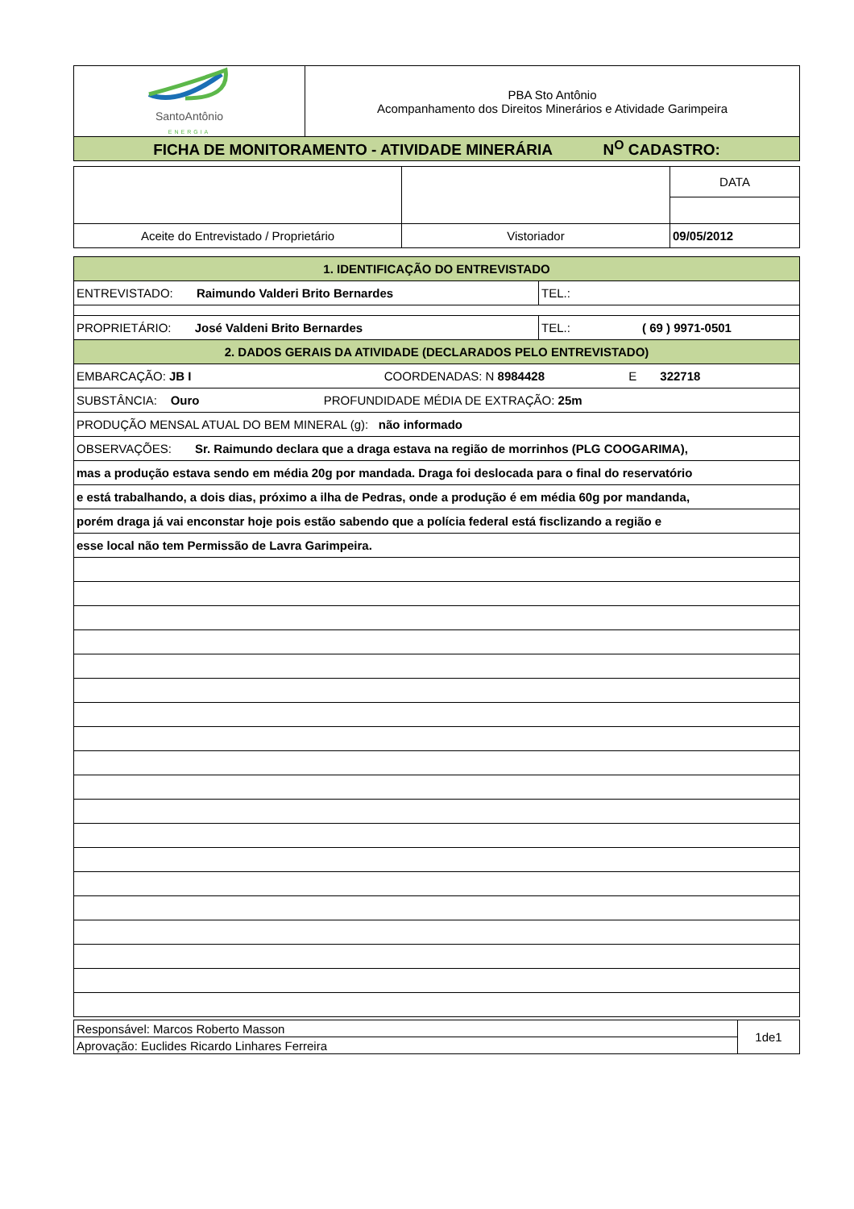| SantoAntônio ENERGIA | PBA Sto Antônio Acompanhamento dos Direitos Minerários e Atividade Garimpeira |
| FICHA DE MONITORAMENTO - ATIVIDADE MINERÁRIA N<sup>O</sup> CADASTRO: | |
| | | DATA |
| Aceite do Entrevistado / Proprietário | Vistoriador | 09/05/2012 |
| 1. IDENTIFICAÇÃO DO ENTREVISTADO | |
| ENTREVISTADO: Raimundo Valderi Brito Bernardes | TEL.: |
| PROPRIETÁRIO: José Valdeni Brito Bernardes | TEL.: ( 69 ) 9971-0501 |
| 2. DADOS GERAIS DA ATIVIDADE (DECLARADOS PELO ENTREVISTADO) | |
| EMBARCAÇÃO: JB I COORDENADAS: N 8984428 E 322718 | |
| SUBSTÂNCIA: Ouro PROFUNDIDADE MÉDIA DE EXTRAÇÃO: 25m | |
| PRODUÇÃO MENSAL ATUAL DO BEM MINERAL (g): não informado | |
| OBSERVAÇÕES: Sr. Raimundo declara que a draga estava na região de morrinhos (PLG COOGARIMA), | |
| mas a produção estava sendo em média 20g por mandada. Draga foi deslocada para o final do reservatório | |
| e está trabalhando, a dois dias, próximo a ilha de Pedras, onde a produção é em média 60g por mandanda, | |
| porém draga já vai enconstar hoje pois estão sabendo que a polícia federal está fisclizando a região e | |
| esse local não tem Permissão de Lavra Garimpeira. | |
| Responsável: Marcos Roberto Masson | 1de1 |
| Aprovação: Euclides Ricardo Linhares Ferreira | |